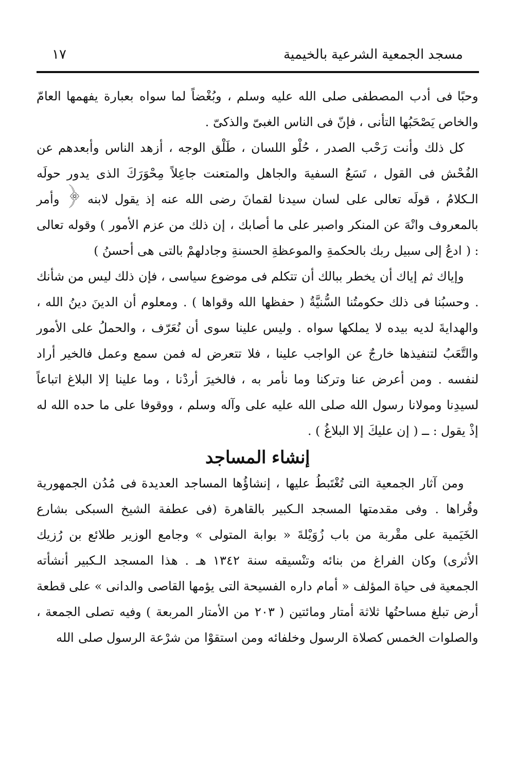مسجد الجمعية الشرعية بالخيمية ١٧
وحبًا فى أدب المصطفى صلى الله عليه وسلم ، وبُغْضاً لما سواه بعبارة يفهمها العامّ والخاص يَصْحَبُها التأنى ، فإنّ فى الناس الغبىّ والذكىّ .
كل ذلك وأنت رَحْب الصدر ، حُلْو اللسان ، طَلْق الوجه ، أزهد الناس وأبعدهم عن الفُحْش فى القول ، تَسَعُ السفيهَ والجاهل والمتعنت جاعِلاً مِحْوَرَكَ الذى يدور حولَه الـكلامُ ، قولَه تعالى على لسان سيدنا لقمانَ رضى الله عنه إذ يقول لابنه ﴿ وأمر بالمعروف وانْهَ عن المنكر واصبر على ما أصابك ، إن ذلك من عزم الأمور ) وقوله تعالى : ( ادعُ إلى سبيل ربك بالحكمةِ والموعظةِ الحسنةِ وجادلهمْ بالتى هى أحسنُ )
وإياك ثم إياك أن يخطر ببالك أن تتكلم فى موضوع سياسى ، فإن ذلك ليس من شأنك . وحسبُنا فى ذلك حكومتُنا السُّنيَّةُ ( حفظها الله وقواها ) . ومعلوم أن الدينَ دينُ الله ، والهدايةَ لديه بيده لا يملكها سواه . وليس علينا سوى أن نُعَرّف ، والحملُ على الأمور والتَّعَبُ لتنفيذها خارجٌ عن الواجب علينا ، فلا تتعرض له فمن سمع وعمل فالخير أراد لنفسه . ومن أعرض عنا وتركنا وما نأمر به ، فالخيرَ أردْنا ، وما علينا إلا البلاغ اتباعاً لسيدِنا ومولانا رسول الله صلى الله عليه على وآله وسلم ، ووقوفا على ما حده الله له إذْ يقول : ــ ( إن عليكَ إلا البلاغُ ) .
إنشاء المساجد
ومن آثار الجمعية التى تُغْتَبطُ عليها ، إنشاؤُها المساجد العديدة فى مُدُن الجمهورية وقُراها . وفى مقدمتها المسجد الـكبير بالقاهرة (فى عطفة الشيخ السبكى بشارع الخَيَمية على مقْربة من باب زُوَيْلةَ « بوابة المتولى » وجامع الوزير طلائع بن رُزيك الأثرى) وكان الفراغ من بنائه وتنْسيقه سنة ١٣٤٢ هـ . هذا المسجد الـكبير أنشأته الجمعية فى حياة المؤلف « أمام داره الفسيحة التى يؤمها القاصى والدانى » على قطعة أرض تبلغ مساحتُها ثلاثة أمتار ومائتين ( ٢٠٣ من الأمتار المربعة ) وفيه تصلى الجمعة ، والصلوات الخمس كصلاة الرسول وخلفائه ومن استقوْا من شرْعة الرسول صلى الله